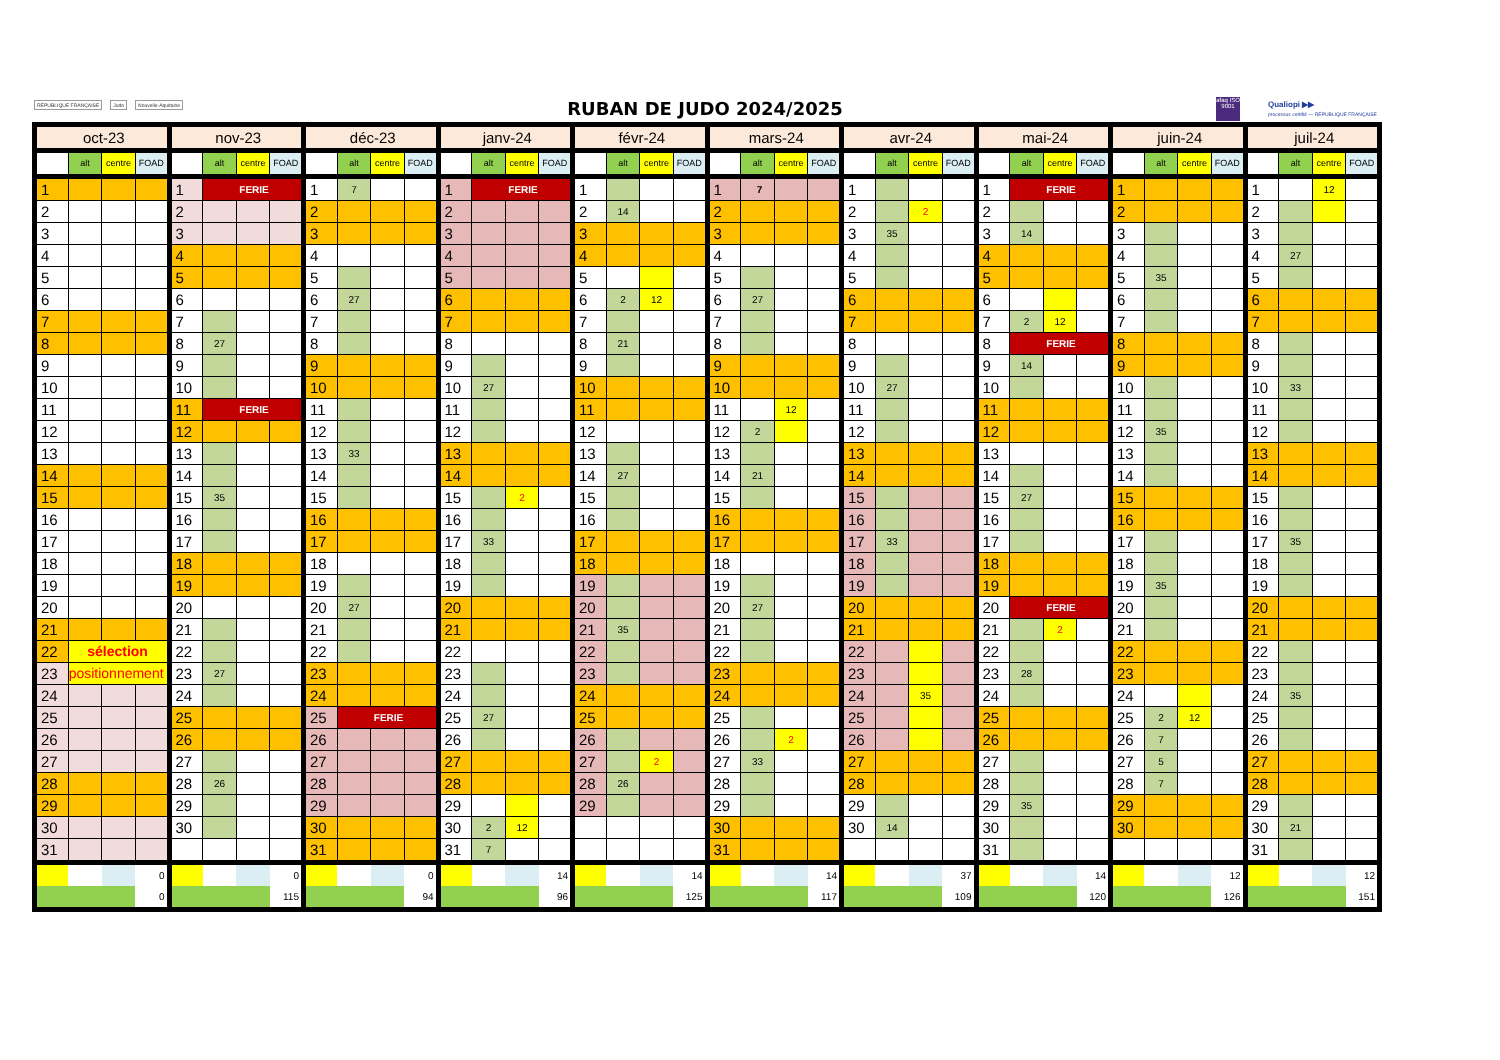RÉPUBLIQUE FRANÇAISE Judo Nouvelle-Aquitaine
RUBAN DE JUDO 2024/2025
afaq ISO 9001
Qualiopi ▶▶
processus certifié — RÉPUBLIQUE FRANÇAISE
| oct-23 | | | | nov-23 | | | | déc-23 | | | | janv-24 | | | | févr-24 | | | | mars-24 | | | | avr-24 | | | | mai-24 | | | | juin-24 | | | | juil-24 | | | |
| | alt | centre | FOAD | | alt | centre | FOAD | | alt | centre | FOAD | | alt | centre | FOAD | | alt | centre | FOAD | | alt | centre | FOAD | | alt | centre | FOAD | | alt | centre | FOAD | | alt | centre | FOAD | | alt | centre | FOAD |
| 1 | | | | 1 | FERIE | | | 1 | 7 | | | 1 | FERIE | | | 1 | | | | 1 | 7 | | | 1 | | | | 1 | FERIE | | | 1 | | | | 1 | | 12 | |
| 2 | | | | 2 | | | | 2 | | | | 2 | | | | 2 | 14 | | | 2 | | | | 2 | | 2 | | 2 | | | | 2 | | | | 2 | | | |
| 3 | | | | 3 | | | | 3 | | | | 3 | | | | 3 | | | | 3 | | | | 3 | 35 | | | 3 | 14 | | | 3 | | | | 3 | | | |
| 4 | | | | 4 | | | | 4 | | | | 4 | | | | 4 | | | | 4 | | | | 4 | | | | 4 | | | | 4 | | | | 4 | 27 | | |
| 5 | | | | 5 | | | | 5 | | | | 5 | | | | 5 | | | | 5 | | | | 5 | | | | 5 | | | | 5 | 35 | | | 5 | | | |
| 6 | | | | 6 | | | | 6 | 27 | | | 6 | | | | 6 | 2 | 12 | | 6 | 27 | | | 6 | | | | 6 | | | | 6 | | | | 6 | | | |
| 7 | | | | 7 | | | | 7 | | | | 7 | | | | 7 | | | | 7 | | | | 7 | | | | 7 | 2 | 12 | | 7 | | | | 7 | | | |
| 8 | | | | 8 | 27 | | | 8 | | | | 8 | | | | 8 | 21 | | | 8 | | | | 8 | | | | 8 | FERIE | | | 8 | | | | 8 | | | |
| 9 | | | | 9 | | | | 9 | | | | 9 | | | | 9 | | | | 9 | | | | 9 | | | | 9 | 14 | | | 9 | | | | 9 | | | |
| 10 | | | | 10 | | | | 10 | | | | 10 | 27 | | | 10 | | | | 10 | | | | 10 | 27 | | | 10 | | | | 10 | | | | 10 | 33 | | |
| 11 | | | | 11 | FERIE | | | 11 | | | | 11 | | | | 11 | | | | 11 | | 12 | | 11 | | | | 11 | | | | 11 | | | | 11 | | | |
| 12 | | | | 12 | | | | 12 | | | | 12 | | | | 12 | | | | 12 | 2 | | | 12 | | | | 12 | | | | 12 | 35 | | | 12 | | | |
| 13 | | | | 13 | | | | 13 | 33 | | | 13 | | | | 13 | | | | 13 | | | | 13 | | | | 13 | | | | 13 | | | | 13 | | | |
| 14 | | | | 14 | | | | 14 | | | | 14 | | | | 14 | 27 | | | 14 | 21 | | | 14 | | | | 14 | | | | 14 | | | | 14 | | | |
| 15 | | | | 15 | 35 | | | 15 | | | | 15 | | 2 | | 15 | | | | 15 | | | | 15 | | | | 15 | 27 | | | 15 | | | | 15 | | | |
| 16 | | | | 16 | | | | 16 | | | | 16 | | | | 16 | | | | 16 | | | | 16 | | | | 16 | | | | 16 | | | | 16 | | | |
| 17 | | | | 17 | | | | 17 | | | | 17 | 33 | | | 17 | | | | 17 | | | | 17 | 33 | | | 17 | | | | 17 | | | | 17 | 35 | | |
| 18 | | | | 18 | | | | 18 | | | | 18 | | | | 18 | | | | 18 | | | | 18 | | | | 18 | | | | 18 | | | | 18 | | | |
| 19 | | | | 19 | | | | 19 | | | | 19 | | | | 19 | | | | 19 | | | | 19 | | | | 19 | | | | 19 | 35 | | | 19 | | | |
| 20 | | | | 20 | | | | 20 | 27 | | | 20 | | | | 20 | | | | 20 | 27 | | | 20 | | | | 20 | FERIE | | | 20 | | | | 20 | | | |
| 21 | | | | 21 | | | | 21 | | | | 21 | | | | 21 | 35 | | | 21 | | | | 21 | | | | 21 | | 2 | | 21 | | | | 21 | | | |
| 22 | sélection | | | 22 | | | | 22 | | | | 22 | | | | 22 | | | | 22 | | | | 22 | | | | 22 | | | | 22 | | | | 22 | | | |
| 23 | positionnement | | | 23 | 27 | | | 23 | | | | 23 | | | | 23 | | | | 23 | | | | 23 | | | | 23 | 28 | | | 23 | | | | 23 | | | |
| 24 | | | | 24 | | | | 24 | | | | 24 | | | | 24 | | | | 24 | | | | 24 | | 35 | | 24 | | | | 24 | | | | 24 | 35 | | |
| 25 | | | | 25 | | | | 25 | FERIE | | | 25 | 27 | | | 25 | | | | 25 | | | | 25 | | | | 25 | | | | 25 | 2 | 12 | | 25 | | | |
| 26 | | | | 26 | | | | 26 | | | | 26 | | | | 26 | | | | 26 | | 2 | | 26 | | | | 26 | | | | 26 | 7 | | | 26 | | | |
| 27 | | | | 27 | | | | 27 | | | | 27 | | | | 27 | | 2 | | 27 | 33 | | | 27 | | | | 27 | | | | 27 | 5 | | | 27 | | | |
| 28 | | | | 28 | 26 | | | 28 | | | | 28 | | | | 28 | 26 | | | 28 | | | | 28 | | | | 28 | | | | 28 | 7 | | | 28 | | | |
| 29 | | | | 29 | | | | 29 | | | | 29 | | | | 29 | | | | 29 | | | | 29 | | | | 29 | 35 | | | 29 | | | | 29 | | | |
| 30 | | | | 30 | | | | 30 | | | | 30 | 2 | 12 | | | | | | 30 | | | | 30 | 14 | | | 30 | | | | 30 | | | | 30 | 21 | | |
| 31 | | | | | | | | 31 | | | | 31 | 7 | | | | | | | 31 | | | | | | | | 31 | | | | | | | | 31 | | | |
| | | | 0 | | | | 0 | | | | 0 | | | | 14 | | | | 14 | | | | 14 | | | | 37 | | | | 14 | | | | 12 | | | | 12 |
| | | | 0 | | | | 115 | | | | 94 | | | | 96 | | | | 125 | | | | 117 | | | | 109 | | | | 120 | | | | 126 | | | | 151 |